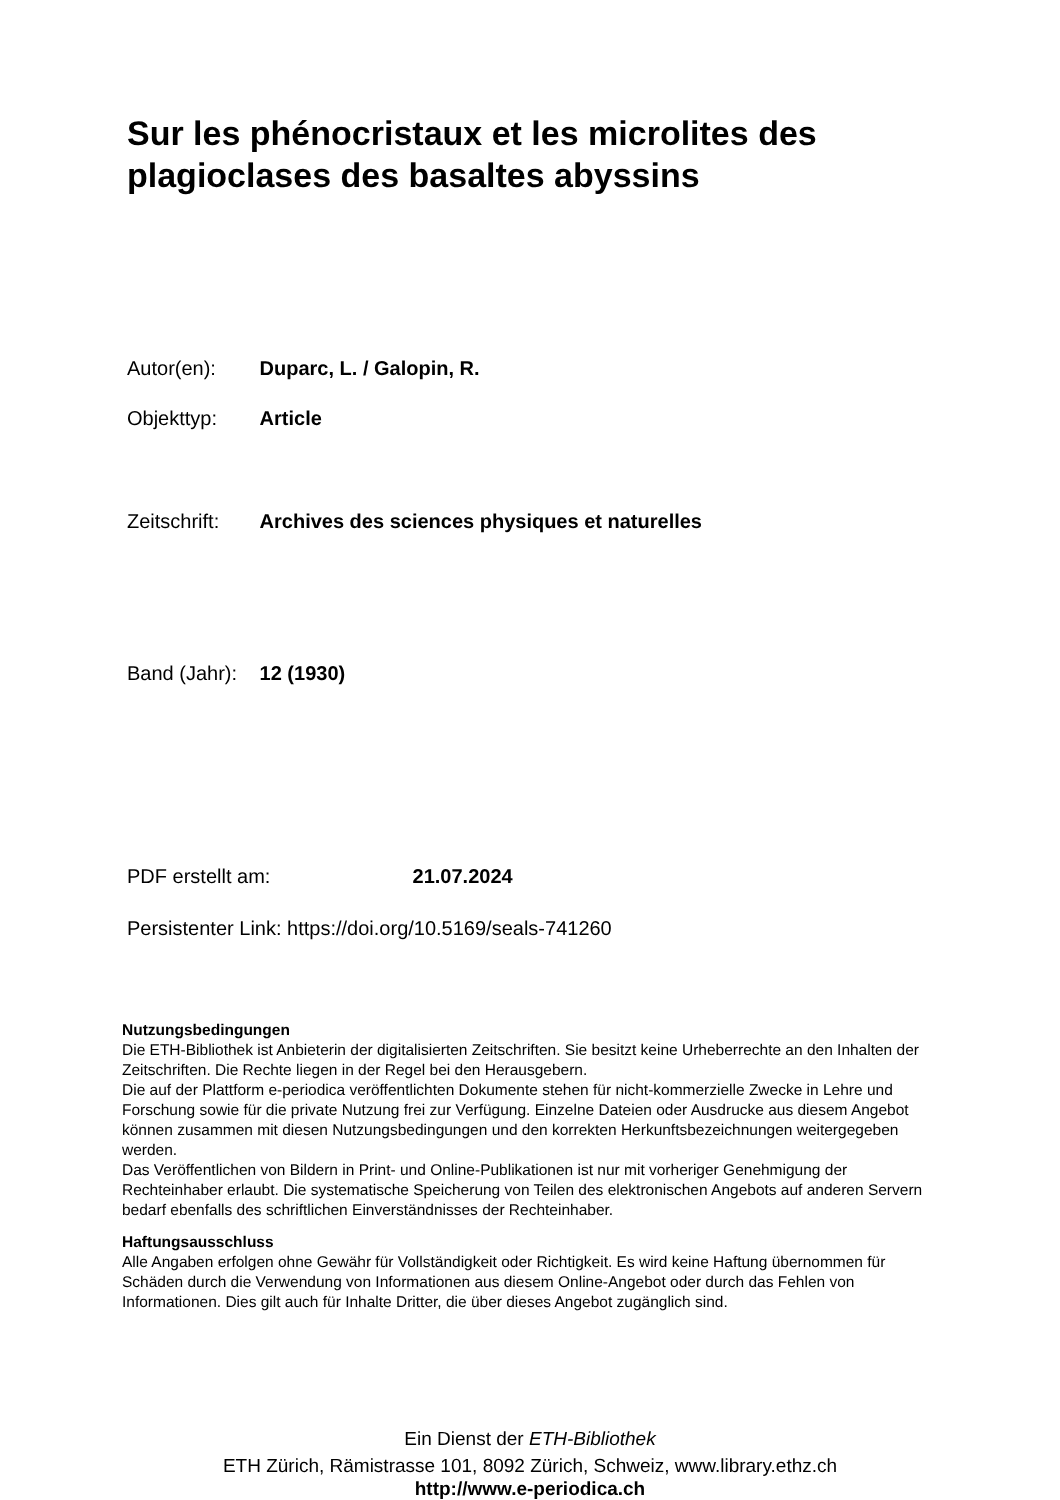Sur les phénocristaux et les microlites des plagioclases des basaltes abyssins
Autor(en): Duparc, L. / Galopin, R.
Objekttyp: Article
Zeitschrift: Archives des sciences physiques et naturelles
Band (Jahr): 12 (1930)
PDF erstellt am: 21.07.2024
Persistenter Link: https://doi.org/10.5169/seals-741260
Nutzungsbedingungen
Die ETH-Bibliothek ist Anbieterin der digitalisierten Zeitschriften. Sie besitzt keine Urheberrechte an den Inhalten der Zeitschriften. Die Rechte liegen in der Regel bei den Herausgebern.
Die auf der Plattform e-periodica veröffentlichten Dokumente stehen für nicht-kommerzielle Zwecke in Lehre und Forschung sowie für die private Nutzung frei zur Verfügung. Einzelne Dateien oder Ausdrucke aus diesem Angebot können zusammen mit diesen Nutzungsbedingungen und den korrekten Herkunftsbezeichnungen weitergegeben werden.
Das Veröffentlichen von Bildern in Print- und Online-Publikationen ist nur mit vorheriger Genehmigung der Rechteinhaber erlaubt. Die systematische Speicherung von Teilen des elektronischen Angebots auf anderen Servern bedarf ebenfalls des schriftlichen Einverständnisses der Rechteinhaber.
Haftungsausschluss
Alle Angaben erfolgen ohne Gewähr für Vollständigkeit oder Richtigkeit. Es wird keine Haftung übernommen für Schäden durch die Verwendung von Informationen aus diesem Online-Angebot oder durch das Fehlen von Informationen. Dies gilt auch für Inhalte Dritter, die über dieses Angebot zugänglich sind.
Ein Dienst der ETH-Bibliothek
ETH Zürich, Rämistrasse 101, 8092 Zürich, Schweiz, www.library.ethz.ch
http://www.e-periodica.ch